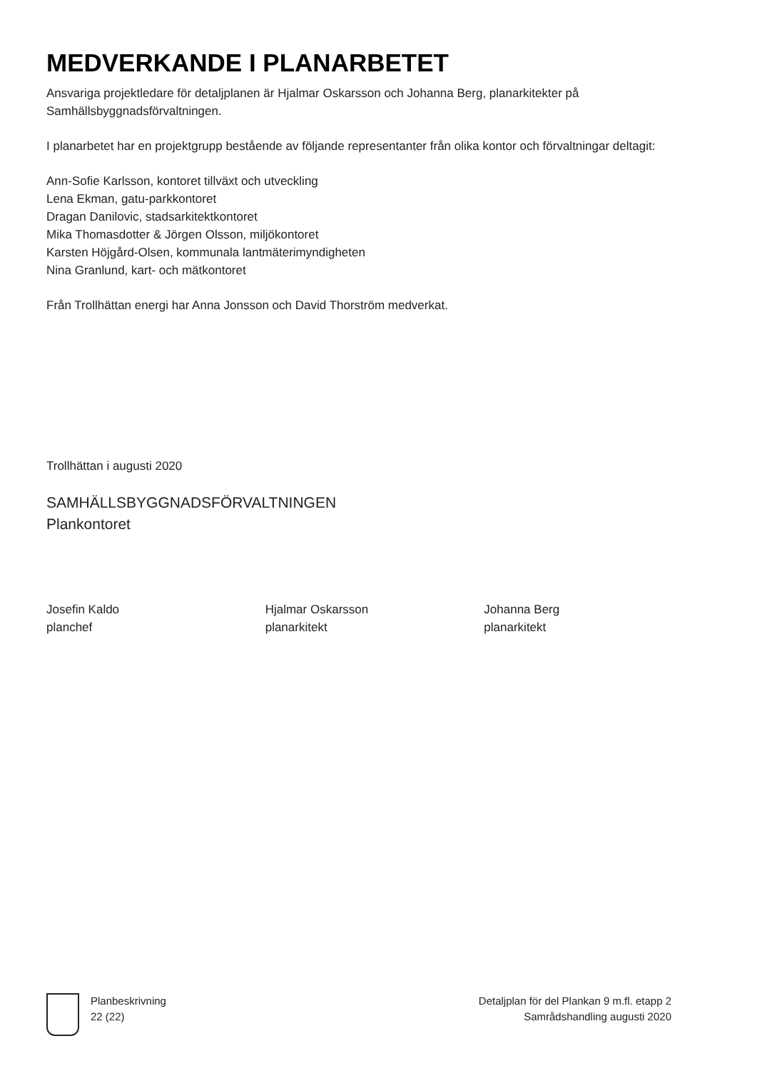MEDVERKANDE I PLANARBETET
Ansvariga projektledare för detaljplanen är Hjalmar Oskarsson och Johanna Berg, planarkitekter på Samhällsbyggnadsförvaltningen.
I planarbetet har en projektgrupp bestående av följande representanter från olika kontor och förvaltningar deltagit:
Ann-Sofie Karlsson, kontoret tillväxt och utveckling
Lena Ekman, gatu-parkkontoret
Dragan Danilovic, stadsarkitektkontoret
Mika Thomasdotter & Jörgen Olsson, miljökontoret
Karsten Höjgård-Olsen, kommunala lantmäterimyndigheten
Nina Granlund, kart- och mätkontoret
Från Trollhättan energi har Anna Jonsson och David Thorström medverkat.
Trollhättan i augusti 2020
SAMHÄLLSBYGGNADSFÖRVALTNINGEN
Plankontoret
Josefin Kaldo
planchef
Hjalmar Oskarsson
planarkitekt
Johanna Berg
planarkitekt
Planbeskrivning
22 (22)
Detaljplan för del Plankan 9 m.fl. etapp 2
Samrådshandling augusti 2020